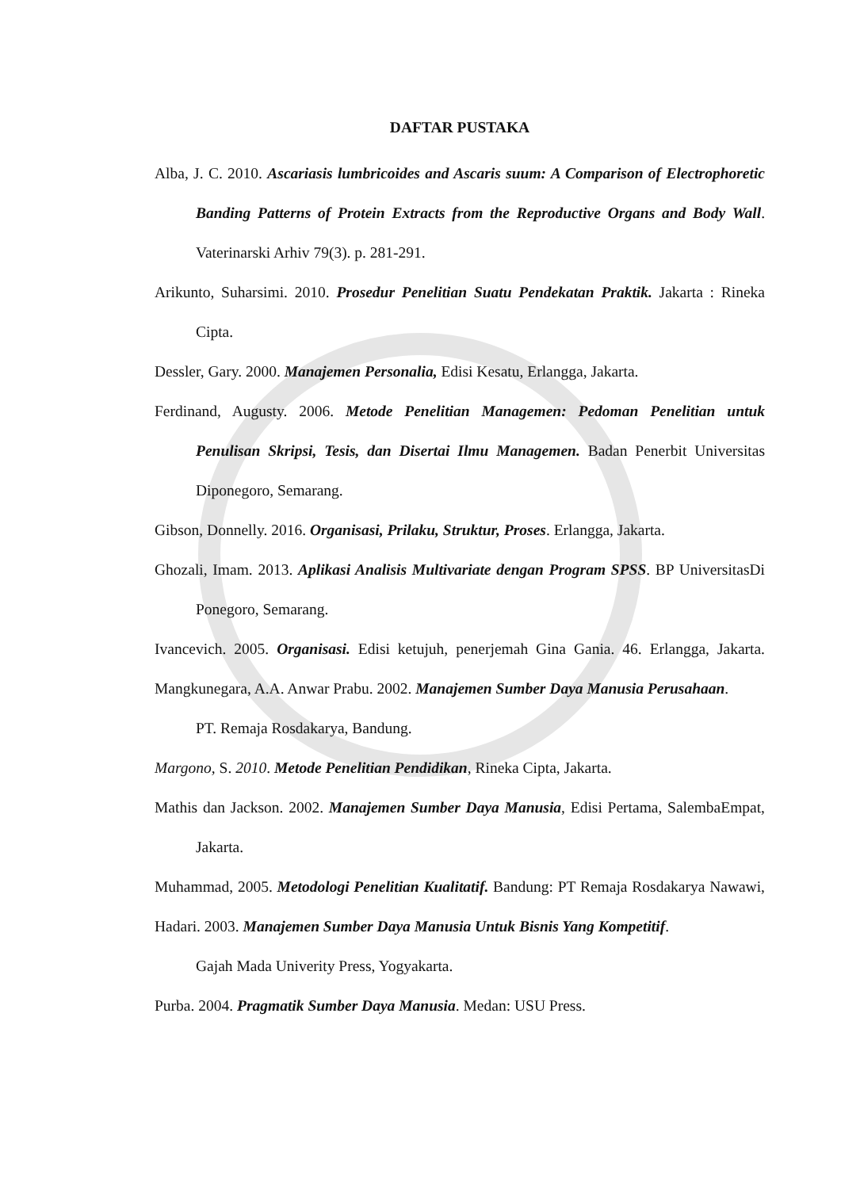DAFTAR PUSTAKA
Alba, J. C. 2010. Ascariasis lumbricoides and Ascaris suum: A Comparison of Electrophoretic Banding Patterns of Protein Extracts from the Reproductive Organs and Body Wall. Vaterinarski Arhiv 79(3). p. 281-291.
Arikunto, Suharsimi. 2010. Prosedur Penelitian Suatu Pendekatan Praktik. Jakarta : Rineka Cipta.
Dessler, Gary. 2000. Manajemen Personalia, Edisi Kesatu, Erlangga, Jakarta.
Ferdinand, Augusty. 2006. Metode Penelitian Managemen: Pedoman Penelitian untuk Penulisan Skripsi, Tesis, dan Disertai Ilmu Managemen. Badan Penerbit Universitas Diponegoro, Semarang.
Gibson, Donnelly. 2016. Organisasi, Prilaku, Struktur, Proses. Erlangga, Jakarta.
Ghozali, Imam. 2013. Aplikasi Analisis Multivariate dengan Program SPSS. BP UniversitasDi Ponegoro, Semarang.
Ivancevich. 2005. Organisasi. Edisi ketujuh, penerjemah Gina Gania. 46. Erlangga, Jakarta. Mangkunegara, A.A. Anwar Prabu. 2002. Manajemen Sumber Daya Manusia Perusahaan.
PT. Remaja Rosdakarya, Bandung.
Margono, S. 2010. Metode Penelitian Pendidikan, Rineka Cipta, Jakarta.
Mathis dan Jackson. 2002. Manajemen Sumber Daya Manusia, Edisi Pertama, SalembaEmpat, Jakarta.
Muhammad, 2005. Metodologi Penelitian Kualitatif. Bandung: PT Remaja Rosdakarya Nawawi, Hadari. 2003. Manajemen Sumber Daya Manusia Untuk Bisnis Yang Kompetitif.
Gajah Mada Univerity Press, Yogyakarta.
Purba. 2004. Pragmatik Sumber Daya Manusia. Medan: USU Press.